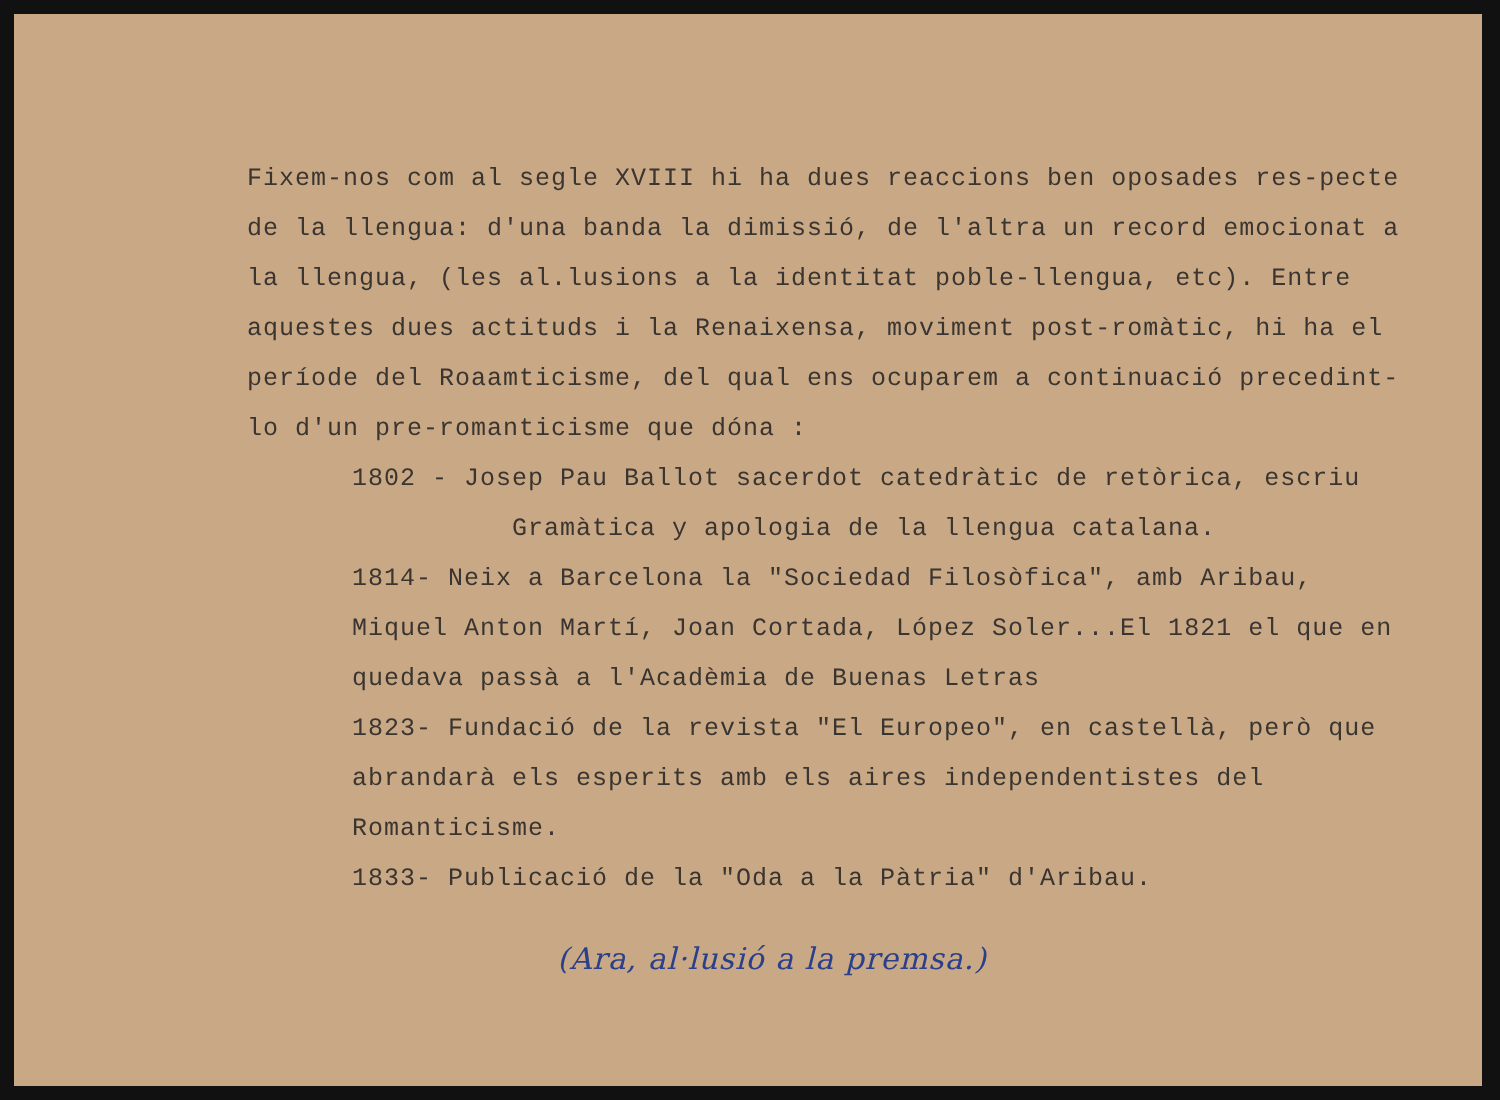Fixem-nos com al segle XVIII hi ha dues reaccions ben oposades res-pecte de la llengua: d'una banda la dimissió, de l'altra un record emocionat a la llengua, (les al.lusions a la identitat poble-llengua, etc). Entre aquestes dues actituds i la Renaixensa, moviment post-romàtic, hi ha el període del Roaamticisme, del qual ens ocuparem a continuació precedint-lo d'un pre-romanticisme que dóna :
1802 - Josep Pau Ballot sacerdot catedràtic de retòrica, escriu
Gramàtica y apologia de la llengua catalana.
1814- Neix a Barcelona la "Sociedad Filosòfica", amb Aribau, Miquel Anton Martí, Joan Cortada, López Soler...El 1821 el que en quedava passà a l'Acadèmia de Buenas Letras
1823- Fundació de la revista "El Europeo", en castellà, però que abrandarà els esperits amb els aires independentistes del Romanticisme.
1833- Publicació de la "Oda a la Pàtria" d'Aribau.
(Ara, al·lusió a la premsa.)